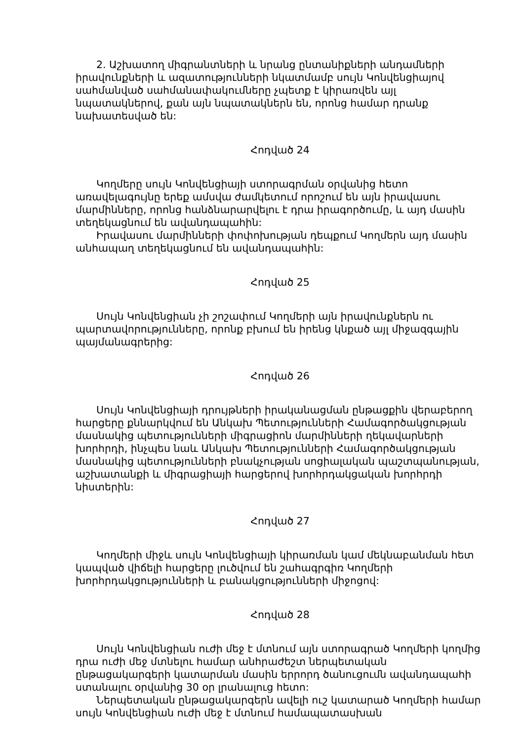2. Աշխատող միգրանտների և նրանց ընտանիքների անդամների իրավունքների և ազատությունների նկատմամբ սույն Կոնվենցիայով սահմանված սահմանափակումները չպետք է կիրառվեն այլ նպատակներով, քան այն նպատակներն են, որոնց համար դրանք նախատեսված են:
Հոդված 24
Կողմերը սույն Կոնվենցիայի ստորագրման օրվանից հետո առավելագույնը երեք ամսվա ժամկետում որոշում են այն իրավասու մարմինները, որոնց հանձնարարվելու է դրա իրագործումը, և այդ մասին տեղեկացնում են ավանդապահին:
Իրավասու մարմինների փոփոխության դեպքում Կողմերն այդ մասին անհապաղ տեղեկացնում են ավանդապահին:
Հոդված 25
Սույն Կոնվենցիան չի շոշափում Կողմերի այն իրավունքներն ու պարտավորությունները, որոնք բխում են իրենց կնքած այլ միջազգային պայմանագրերից:
Հոդված 26
Սույն Կոնվենցիայի դրույթների իրականացման ընթացքին վերաբերող հարցերը քննարկվում են Անկախ Պետությունների Համագործակցության մասնակից պետությունների միգրացիոն մարմինների ղեկավարների խորհրդի, ինչպես նաև Անկախ Պետությունների Համագործակցության մասնակից պետությունների բնակչության սոցիալական պաշտպանության, աշխատանքի և միգրացիայի հարցերով խորհրդակցական խորհրդի նիստերին:
Հոդված 27
Կողմերի միջև սույն Կոնվենցիայի կիրառման կամ մեկնաբանման հետ կապված վիճելի հարցերը լուծվում են շահագրգիռ Կողմերի խորհրդակցությունների և բանակցությունների միջոցով:
Հոդված 28
Սույն Կոնվենցիան ուժի մեջ է մտնում այն ստորագրած Կողմերի կողմից դրա ուժի մեջ մտնելու համար անհրաժեշտ ներպետական ընթացակարգերի կատարման մասին երրորդ ծանուցումն ավանդապահի ստանալու օրվանից 30 օր լրանալուց հետո:
Ներպետական ընթացակարգերն ավելի ուշ կատարած Կողմերի համար սույն Կոնվենցիան ուժի մեջ է մտնում համապատասխան